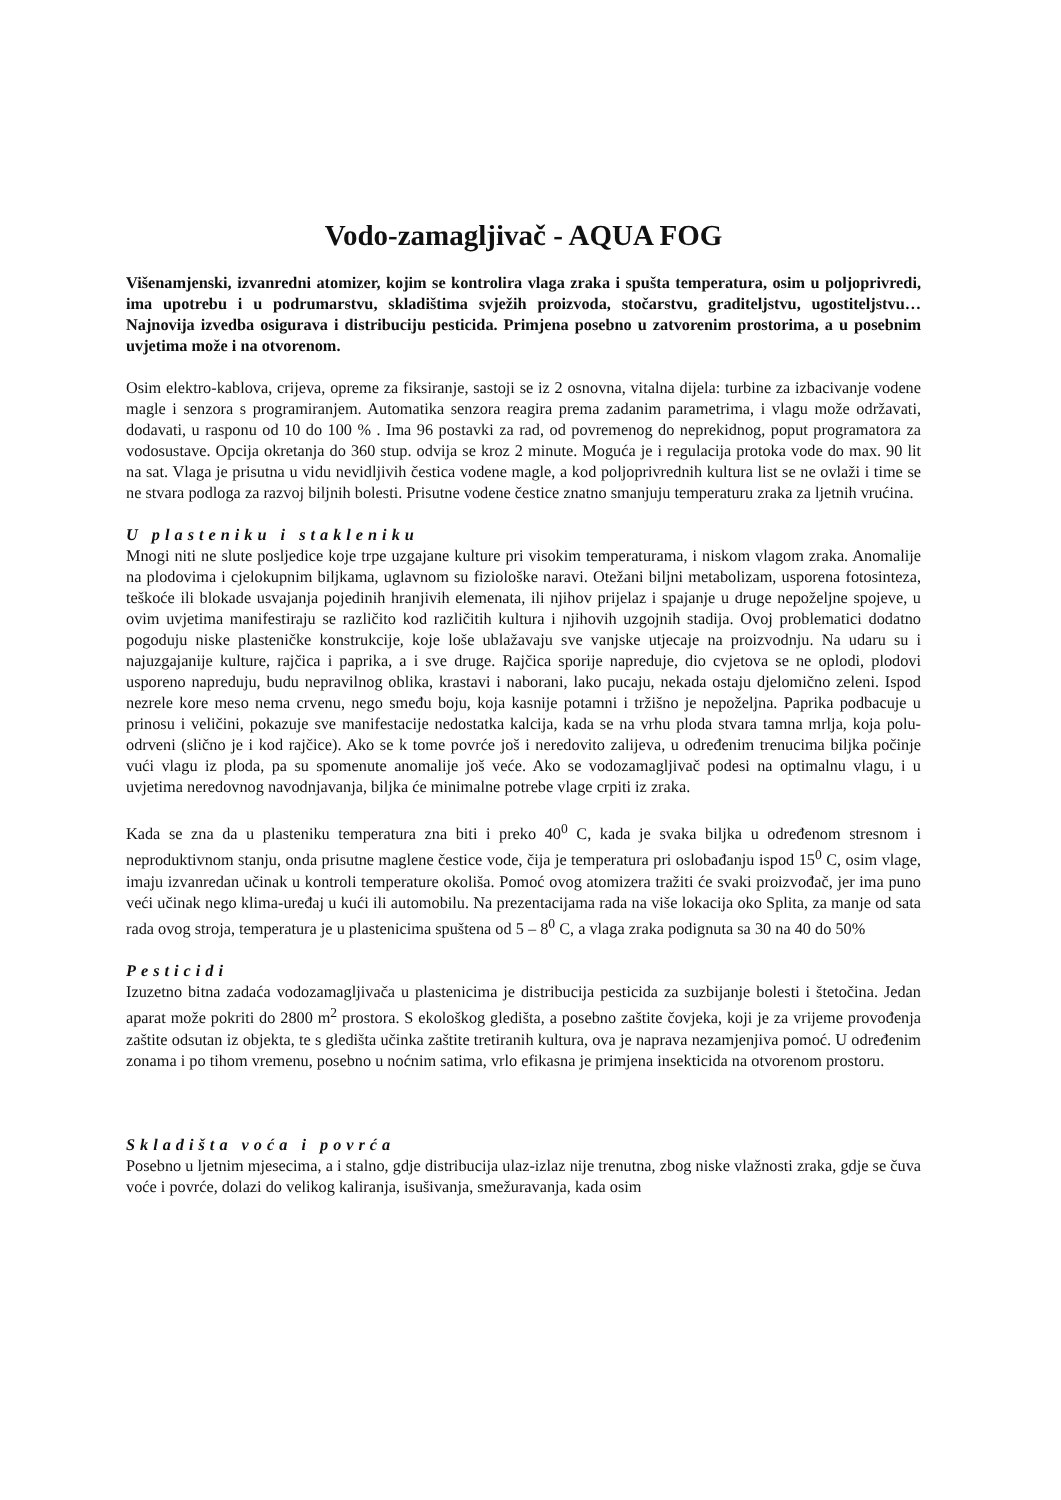Vodo-zamagljivač - AQUA FOG
Višenamjenski, izvanredni atomizer, kojim se kontrolira vlaga zraka i spušta temperatura, osim u poljoprivredi, ima upotrebu i u podrumarstvu, skladištima svježih proizvoda, stočarstvu, graditeljstvu, ugostiteljstvu…Najnovija izvedba osigurava i distribuciju pesticida. Primjena posebno u zatvorenim prostorima, a u posebnim uvjetima može i na otvorenom.
Osim elektro-kablova, crijeva, opreme za fiksiranje, sastoji se iz 2 osnovna, vitalna dijela: turbine za izbacivanje vodene magle i senzora s programiranjem. Automatika senzora reagira prema zadanim parametrima, i vlagu može održavati, dodavati, u rasponu od 10 do 100 % . Ima 96 postavki za rad, od povremenog do neprekidnog, poput programatora za vodosustave. Opcija okretanja do 360 stup. odvija se kroz 2 minute. Moguća je i regulacija protoka vode do max. 90 lit na sat. Vlaga je prisutna u vidu nevidljivih čestica vodene magle, a kod poljoprivrednih kultura list se ne ovlaži i time se ne stvara podloga za razvoj biljnih bolesti. Prisutne vodene čestice znatno smanjuju temperaturu zraka za ljetnih vrućina.
U plasteniku i stakleniku
Mnogi niti ne slute posljedice koje trpe uzgajane kulture pri visokim temperaturama, i niskom vlagom zraka. Anomalije na plodovima i cjelokupnim biljkama, uglavnom su fiziološke naravi. Otežani biljni metabolizam, usporena fotosinteza, teškoće ili blokade usvajanja pojedinih hranjivih elemenata, ili njihov prijelaz i spajanje u druge nepoželjne spojeve, u ovim uvjetima manifestiraju se različito kod različitih kultura i njihovih uzgojnih stadija. Ovoj problematici dodatno pogoduju niske plasteničke konstrukcije, koje loše ublažavaju sve vanjske utjecaje na proizvodnju. Na udaru su i najuzgajanije kulture, rajčica i paprika, a i sve druge. Rajčica sporije napreduje, dio cvjetova se ne oplodi, plodovi usporeno napreduju, budu nepravilnog oblika, krastavi i naborani, lako pucaju, nekada ostaju djelomično zeleni. Ispod nezrele kore meso nema crvenu, nego smeđu boju, koja kasnije potamni i tržišno je nepoželjna. Paprika podbacuje u prinosu i veličini, pokazuje sve manifestacije nedostatka kalcija, kada se na vrhu ploda stvara tamna mrlja, koja polu-odrveni (slično je i kod rajčice). Ako se k tome povrće još i neredovito zalijeva, u određenim trenucima biljka počinje vući vlagu iz ploda, pa su spomenute anomalije još veće. Ako se vodozamagljivač podesi na optimalnu vlagu, i u uvjetima neredovnog navodnjavanja, biljka će minimalne potrebe vlage crpiti iz zraka.
Kada se zna da u plasteniku temperatura zna biti i preko 40<sup>0</sup> C, kada je svaka biljka u određenom stresnom i neproduktivnom stanju, onda prisutne maglene čestice vode, čija je temperatura pri oslobađanju ispod 15<sup>0</sup> C, osim vlage, imaju izvanredan učinak u kontroli temperature okoliša. Pomoć ovog atomizera tražiti će svaki proizvođač, jer ima puno veći učinak nego klima-uređaj u kući ili automobilu. Na prezentacijama rada na više lokacija oko Splita, za manje od sata rada ovog stroja, temperatura je u plastenicima spuštena od 5 – 8<sup>0</sup> C, a vlaga zraka podignuta sa 30 na 40 do 50%
Pesticidi
Izuzetno bitna zadaća vodozamagljivača u plastenicima je distribucija pesticida za suzbijanje bolesti i štetočina. Jedan aparat može pokriti do 2800 m<sup>2</sup> prostora. S ekološkog gledišta, a posebno zaštite čovjeka, koji je za vrijeme provođenja zaštite odsutan iz objekta, te s gledišta učinka zaštite tretiranih kultura, ova je naprava nezamjenjiva pomoć. U određenim zonama i po tihom vremenu, posebno u noćnim satima, vrlo efikasna je primjena insekticida na otvorenom prostoru.
Skladišta voća i povrća
Posebno u ljetnim mjesecima, a i stalno, gdje distribucija ulaz-izlaz nije trenutna, zbog niske vlažnosti zraka, gdje se čuva voće i povrće, dolazi do velikog kaliranja, isušivanja, smežuravanja, kada osim